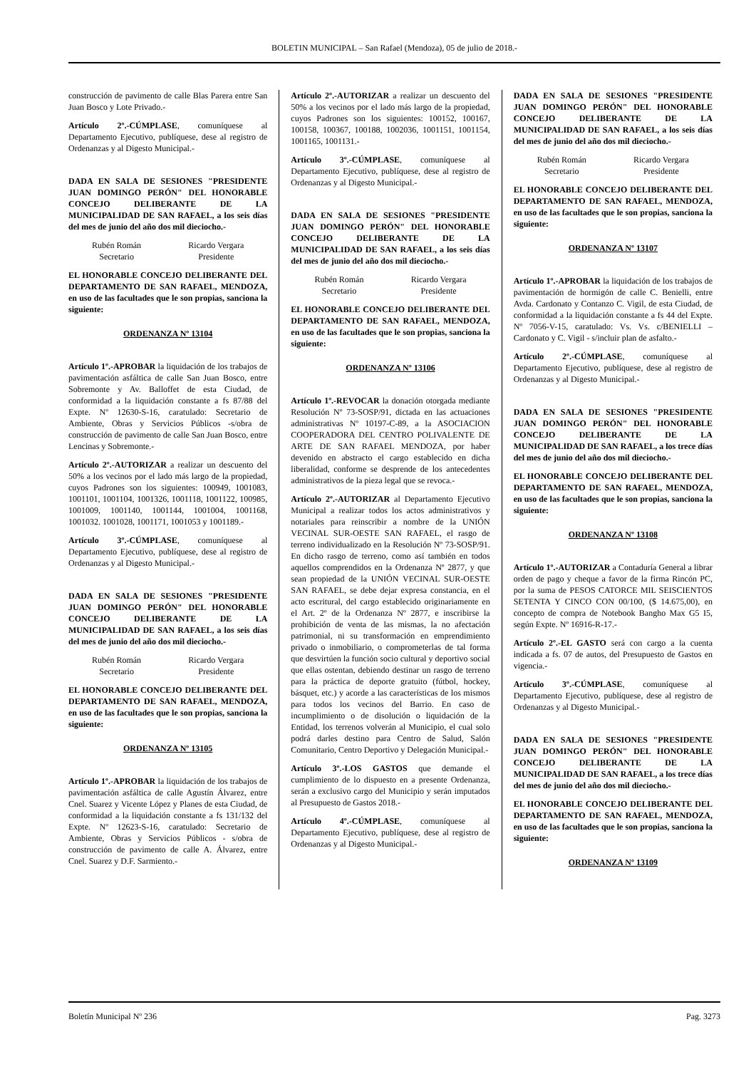BOLETIN MUNICIPAL – San Rafael (Mendoza), 05 de julio de 2018.-
construcción de pavimento de calle Blas Parera entre San Juan Bosco y Lote Privado.-
Artículo 2º.-CÚMPLASE, comuníquese al Departamento Ejecutivo, publíquese, dese al registro de Ordenanzas y al Digesto Municipal.-
DADA EN SALA DE SESIONES "PRESIDENTE JUAN DOMINGO PERÓN" DEL HONORABLE CONCEJO DELIBERANTE DE LA MUNICIPALIDAD DE SAN RAFAEL, a los seis días del mes de junio del año dos mil dieciocho.-
Rubén Román
Secretario
Ricardo Vergara
Presidente
EL HONORABLE CONCEJO DELIBERANTE DEL DEPARTAMENTO DE SAN RAFAEL, MENDOZA, en uso de las facultades que le son propias, sanciona la siguiente:
ORDENANZA Nº 13104
Artículo 1º.-APROBAR la liquidación de los trabajos de pavimentación asfáltica de calle San Juan Bosco, entre Sobremonte y Av. Balloffet de esta Ciudad, de conformidad a la liquidación constante a fs 87/88 del Expte. Nº 12630-S-16, caratulado: Secretario de Ambiente, Obras y Servicios Públicos -s/obra de construcción de pavimento de calle San Juan Bosco, entre Lencinas y Sobremonte.-
Artículo 2º.-AUTORIZAR a realizar un descuento del 50% a los vecinos por el lado más largo de la propiedad, cuyos Padrones son los siguientes: 100949, 1001083, 1001101, 1001104, 1001326, 1001118, 1001122, 100985, 1001009, 1001140, 1001144, 1001004, 1001168, 1001032. 1001028, 1001171, 1001053 y 1001189.-
Artículo 3º.-CÚMPLASE, comuníquese al Departamento Ejecutivo, publíquese, dese al registro de Ordenanzas y al Digesto Municipal.-
DADA EN SALA DE SESIONES "PRESIDENTE JUAN DOMINGO PERÓN" DEL HONORABLE CONCEJO DELIBERANTE DE LA MUNICIPALIDAD DE SAN RAFAEL, a los seis días del mes de junio del año dos mil dieciocho.-
Rubén Román
Secretario
Ricardo Vergara
Presidente
EL HONORABLE CONCEJO DELIBERANTE DEL DEPARTAMENTO DE SAN RAFAEL, MENDOZA, en uso de las facultades que le son propias, sanciona la siguiente:
ORDENANZA Nº 13105
Artículo 1º.-APROBAR la liquidación de los trabajos de pavimentación asfáltica de calle Agustín Álvarez, entre Cnel. Suarez y Vicente López y Planes de esta Ciudad, de conformidad a la liquidación constante a fs 131/132 del Expte. Nº 12623-S-16, caratulado: Secretario de Ambiente, Obras y Servicios Públicos - s/obra de construcción de pavimento de calle A. Álvarez, entre Cnel. Suarez y D.F. Sarmiento.-
Artículo 2º.-AUTORIZAR a realizar un descuento del 50% a los vecinos por el lado más largo de la propiedad, cuyos Padrones son los siguientes: 100152, 100167, 100158, 100367, 100188, 1002036, 1001151, 1001154, 1001165, 1001131.-
Artículo 3º.-CÚMPLASE, comuníquese al Departamento Ejecutivo, publíquese, dese al registro de Ordenanzas y al Digesto Municipal.-
DADA EN SALA DE SESIONES "PRESIDENTE JUAN DOMINGO PERÓN" DEL HONORABLE CONCEJO DELIBERANTE DE LA MUNICIPALIDAD DE SAN RAFAEL, a los seis días del mes de junio del año dos mil dieciocho.-
Rubén Román
Secretario
Ricardo Vergara
Presidente
EL HONORABLE CONCEJO DELIBERANTE DEL DEPARTAMENTO DE SAN RAFAEL, MENDOZA, en uso de las facultades que le son propias, sanciona la siguiente:
ORDENANZA Nº 13106
Artículo 1º.-REVOCAR la donación otorgada mediante Resolución Nº 73-SOSP/91, dictada en las actuaciones administrativas Nº 10197-C-89, a la ASOCIACION COOPERADORA DEL CENTRO POLIVALENTE DE ARTE DE SAN RAFAEL MENDOZA, por haber devenido en abstracto el cargo establecido en dicha liberalidad, conforme se desprende de los antecedentes administrativos de la pieza legal que se revoca.-
Artículo 2º.-AUTORIZAR al Departamento Ejecutivo Municipal a realizar todos los actos administrativos y notariales para reinscribir a nombre de la UNIÓN VECINAL SUR-OESTE SAN RAFAEL, el rasgo de terreno individualizado en la Resolución Nº 73-SOSP/91. En dicho rasgo de terreno, como así también en todos aquellos comprendidos en la Ordenanza Nº 2877, y que sean propiedad de la UNIÓN VECINAL SUR-OESTE SAN RAFAEL, se debe dejar expresa constancia, en el acto escritural, del cargo establecido originariamente en el Art. 2º de la Ordenanza Nº 2877, e inscribirse la prohibición de venta de las mismas, la no afectación patrimonial, ni su transformación en emprendimiento privado o inmobiliario, o comprometerlas de tal forma que desvirtúen la función socio cultural y deportivo social que ellas ostentan, debiendo destinar un rasgo de terreno para la práctica de deporte gratuito (fútbol, hockey, básquet, etc.) y acorde a las características de los mismos para todos los vecinos del Barrio. En caso de incumplimiento o de disolución o liquidación de la Entidad, los terrenos volverán al Municipio, el cual solo podrá darles destino para Centro de Salud, Salón Comunitario, Centro Deportivo y Delegación Municipal.-
Artículo 3º.-LOS GASTOS que demande el cumplimiento de lo dispuesto en a presente Ordenanza, serán a exclusivo cargo del Municipio y serán imputados al Presupuesto de Gastos 2018.-
Artículo 4º.-CÚMPLASE, comuníquese al Departamento Ejecutivo, publíquese, dese al registro de Ordenanzas y al Digesto Municipal.-
DADA EN SALA DE SESIONES "PRESIDENTE JUAN DOMINGO PERÓN" DEL HONORABLE CONCEJO DELIBERANTE DE LA MUNICIPALIDAD DE SAN RAFAEL, a los seis días del mes de junio del año dos mil dieciocho.-
Rubén Román
Secretario
Ricardo Vergara
Presidente
EL HONORABLE CONCEJO DELIBERANTE DEL DEPARTAMENTO DE SAN RAFAEL, MENDOZA, en uso de las facultades que le son propias, sanciona la siguiente:
ORDENANZA Nº 13107
Artículo 1º.-APROBAR la liquidación de los trabajos de pavimentación de hormigón de calle C. Benielli, entre Avda. Cardonato y Contanzo C. Vigil, de esta Ciudad, de conformidad a la liquidación constante a fs 44 del Expte. Nº 7056-V-15, caratulado: Vs. Vs. c/BENIELLI – Cardonato y C. Vigil - s/incluir plan de asfalto.-
Artículo 2º.-CÚMPLASE, comuníquese al Departamento Ejecutivo, publíquese, dese al registro de Ordenanzas y al Digesto Municipal.-
DADA EN SALA DE SESIONES "PRESIDENTE JUAN DOMINGO PERÓN" DEL HONORABLE CONCEJO DELIBERANTE DE LA MUNICIPALIDAD DE SAN RAFAEL, a los trece días del mes de junio del año dos mil dieciocho.-
EL HONORABLE CONCEJO DELIBERANTE DEL DEPARTAMENTO DE SAN RAFAEL, MENDOZA, en uso de las facultades que le son propias, sanciona la siguiente:
ORDENANZA Nº 13108
Artículo 1º.-AUTORIZAR a Contaduría General a librar orden de pago y cheque a favor de la firma Rincón PC, por la suma de PESOS CATORCE MIL SEISCIENTOS SETENTA Y CINCO CON 00/100, ($ 14.675,00), en concepto de compra de Notebook Bangho Max G5 I5, según Expte. Nº 16916-R-17.-
Artículo 2º.-EL GASTO será con cargo a la cuenta indicada a fs. 07 de autos, del Presupuesto de Gastos en vigencia.-
Artículo 3º.-CÚMPLASE, comuníquese al Departamento Ejecutivo, publíquese, dese al registro de Ordenanzas y al Digesto Municipal.-
DADA EN SALA DE SESIONES "PRESIDENTE JUAN DOMINGO PERÓN" DEL HONORABLE CONCEJO DELIBERANTE DE LA MUNICIPALIDAD DE SAN RAFAEL, a los trece días del mes de junio del año dos mil dieciocho.-
EL HONORABLE CONCEJO DELIBERANTE DEL DEPARTAMENTO DE SAN RAFAEL, MENDOZA, en uso de las facultades que le son propias, sanciona la siguiente:
ORDENANZA Nº 13109
Boletín Municipal Nº 236 Pag. 3273